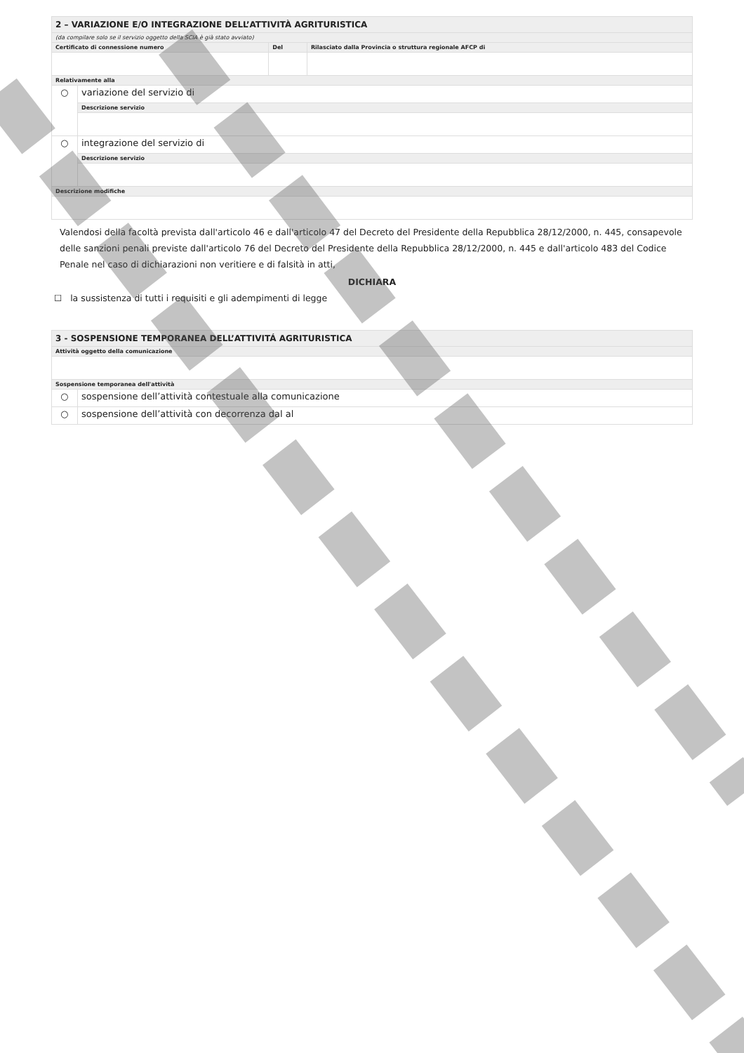| 2 – VARIAZIONE E/O INTEGRAZIONE DELL’ATTIVITÀ AGRITURISTICA | | | |
| (da compilare solo se il servizio oggetto della SCIA è già stato avviato) | | | |
| Certificato di connessione numero | | Del | Rilasciato dalla Provincia o struttura regionale AFCP di |
| Relativamente alla | | | |
| ○ | variazione del servizio di | | |
| | Descrizione servizio | | |
| ○ | integrazione del servizio di | | |
| | Descrizione servizio | | |
| Descrizione modifiche | | | |
Valendosi della facoltà prevista dall'articolo 46 e dall'articolo 47 del Decreto del Presidente della Repubblica 28/12/2000, n. 445, consapevole delle sanzioni penali previste dall'articolo 76 del Decreto del Presidente della Repubblica 28/12/2000, n. 445 e dall'articolo 483 del Codice Penale nel caso di dichiarazioni non veritiere e di falsità in atti,
DICHIARA
☐ la sussistenza di tutti i requisiti e gli adempimenti di legge
| 3 - SOSPENSIONE TEMPORANEA DELL’ATTIVITÁ AGRITURISTICA | |
| Attività oggetto della comunicazione | |
| Sospensione temporanea dell'attività | |
| ○ | sospensione dell’attività contestuale alla comunicazione |
| ○ | sospensione dell’attività con decorrenza dal al |